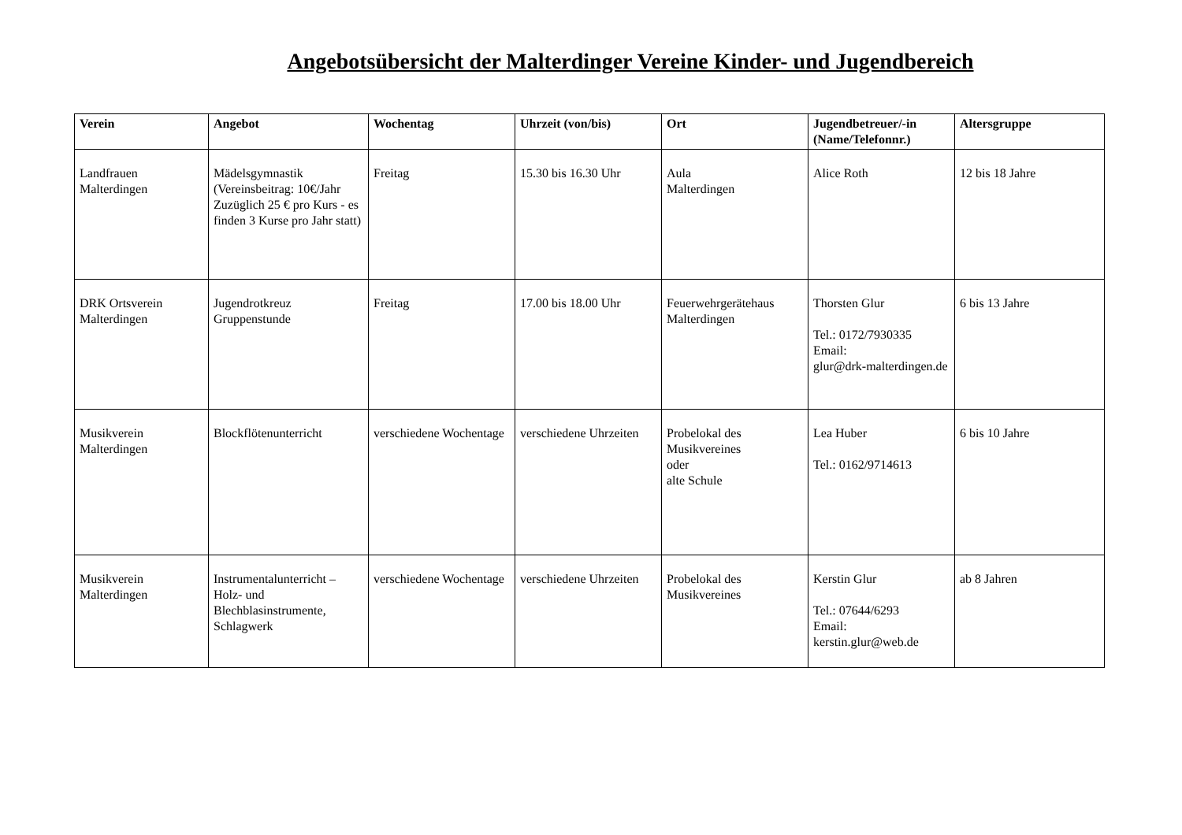Angebotsübersicht der Malterdinger Vereine Kinder- und Jugendbereich
| Verein | Angebot | Wochentag | Uhrzeit (von/bis) | Ort | Jugendbetreuer/-in (Name/Telefonnr.) | Altersgruppe |
| --- | --- | --- | --- | --- | --- | --- |
| Landfrauen Malterdingen | Mädelsgymnastik (Vereinsbeitrag: 10€/Jahr Zuzüglich 25 € pro Kurs - es finden 3 Kurse pro Jahr statt) | Freitag | 15.30 bis 16.30 Uhr | Aula Malterdingen | Alice Roth | 12 bis 18 Jahre |
| DRK Ortsverein Malterdingen | Jugendrotkreuz Gruppenstunde | Freitag | 17.00 bis 18.00 Uhr | Feuerwehrgerätehaus Malterdingen | Thorsten Glur Tel.: 0172/7930335 Email: glur@drk-malterdingen.de | 6 bis 13 Jahre |
| Musikverein Malterdingen | Blockflötenunterricht | verschiedene Wochentage | verschiedene Uhrzeiten | Probelokal des Musikvereines oder alte Schule | Lea Huber Tel.: 0162/9714613 | 6 bis 10 Jahre |
| Musikverein Malterdingen | Instrumentalunterricht – Holz- und Blechblasinstrumente, Schlagwerk | verschiedene Wochentage | verschiedene Uhrzeiten | Probelokal des Musikvereines | Kerstin Glur Tel.: 07644/6293 Email: kerstin.glur@web.de | ab 8 Jahren |